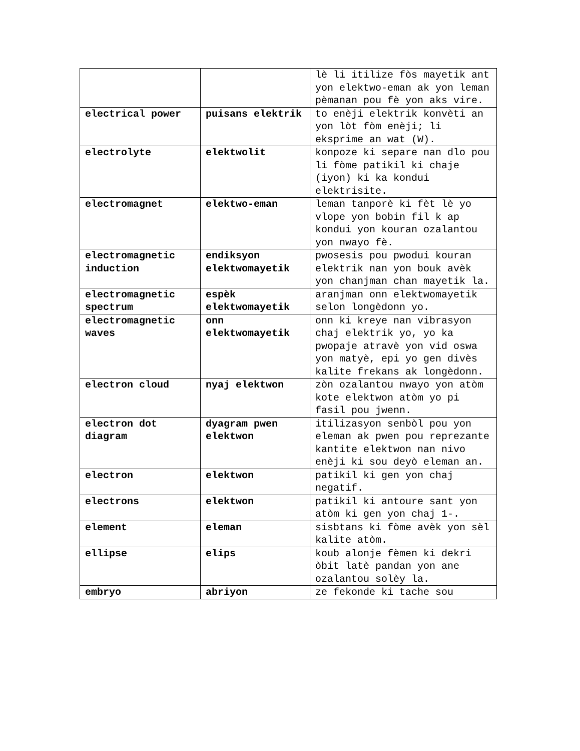| | | lè li itilize fòs mayetik ant yon elektwo-eman ak yon leman pèmanan pou fè yon aks vire. |
| electrical power | puisans elektrik | to enèji elektrik konvèti an yon lòt fòm enèji; li eksprime an wat (W). |
| electrolyte | elektwolit | konpoze ki separe nan dlo pou li fòme patikil ki chaje (iyon) ki ka kondui elektrisite. |
| electromagnet | elektwo-eman | leman tanporè ki fèt lè yo vlope yon bobin fil k ap kondui yon kouran ozalantou yon nwayo fè. |
| electromagnetic induction | endiksyon elektwomayetik | pwosesis pou pwodui kouran elektrik nan yon bouk avèk yon chanjman chan mayetik la. |
| electromagnetic spectrum | espèk elektwomayetik | aranjman onn elektwomayetik selon longèdonn yo. |
| electromagnetic waves | onn elektwomayetik | onn ki kreye nan vibrasyon chaj elektrik yo, yo ka pwopaje atravè yon vid oswa yon matyè, epi yo gen divès kalite frekans ak longèdonn. |
| electron cloud | nyaj elektwon | zòn ozalantou nwayo yon atòm kote elektwon atòm yo pi fasil pou jwenn. |
| electron dot diagram | dyagram pwen elektwon | itilizasyon senbòl pou yon eleman ak pwen pou reprezante kantite elektwon nan nivo enèji ki sou deyò eleman an. |
| electron | elektwon | patikil ki gen yon chaj negatif. |
| electrons | elektwon | patikil ki antoure sant yon atòm ki gen yon chaj 1-. |
| element | eleman | sisbtans ki fòme avèk yon sèl kalite atòm. |
| ellipse | elips | koub alonje fèmen ki dekri òbit latè pandan yon ane ozalantou solèy la. |
| embryo | abriyon | ze fekonde ki tache sou |